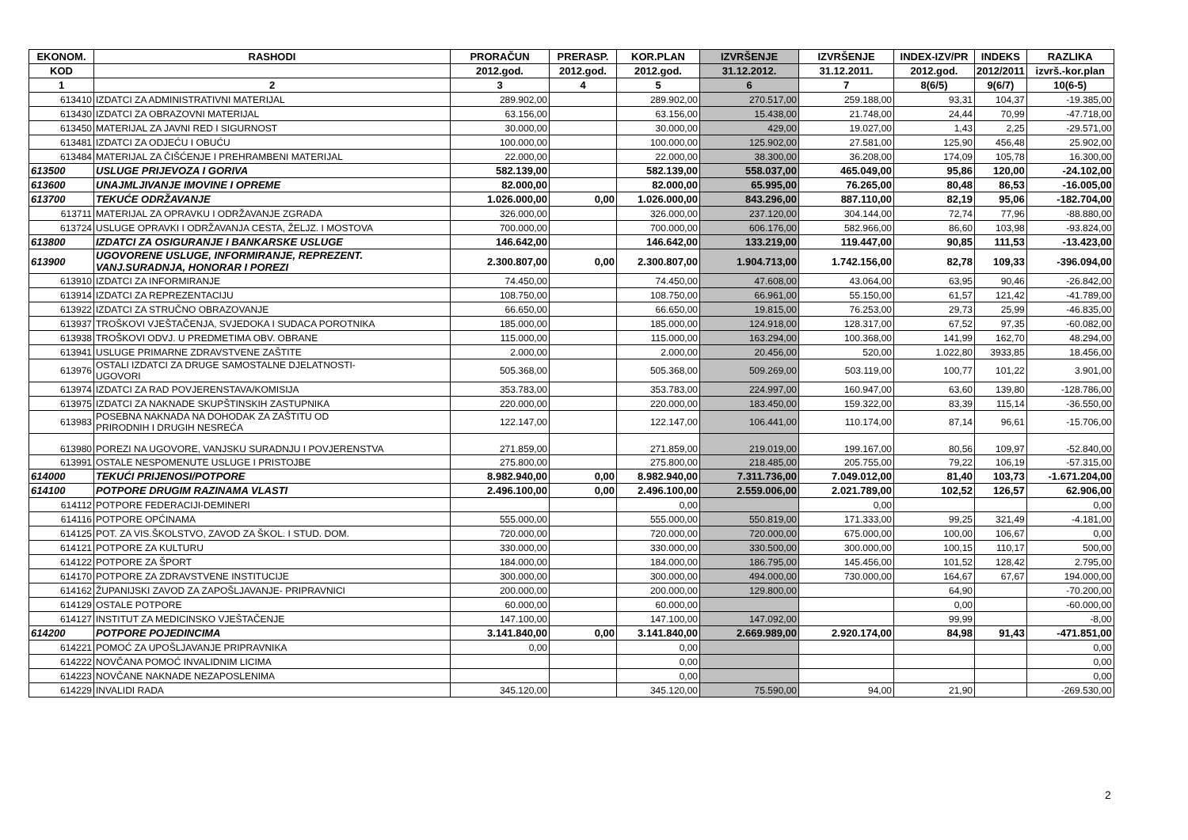| EKONOM. | RASHODI | PRORAČUN | PRERASP. | KOR.PLAN | IZVRŠENJE | IZVRŠENJE | INDEX-IZV/PR | INDEKS | RAZLIKA |
| --- | --- | --- | --- | --- | --- | --- | --- | --- | --- |
| KOD | | 2012.god. | 2012.god. | 2012.god. | 31.12.2012. | 31.12.2011. | 2012.god. | 2012/2011 | izvrš.-kor.plan |
| 1 | 2 | 3 | 4 | 5 | 6 | 7 | 8(6/5) | 9(6/7) | 10(6-5) |
| 613410 | IZDATCI ZA ADMINISTRATIVNI MATERIJAL | 289.902,00 | | 289.902,00 | 270.517,00 | 259.188,00 | 93,31 | 104,37 | -19.385,00 |
| 613430 | IZDATCI ZA OBRAZOVNI MATERIJAL | 63.156,00 | | 63.156,00 | 15.438,00 | 21.748,00 | 24,44 | 70,99 | -47.718,00 |
| 613450 | MATERIJAL ZA JAVNI RED I SIGURNOST | 30.000,00 | | 30.000,00 | 429,00 | 19.027,00 | 1,43 | 2,25 | -29.571,00 |
| 613481 | IZDATCI ZA ODJEĆU I OBUĆU | 100.000,00 | | 100.000,00 | 125.902,00 | 27.581,00 | 125,90 | 456,48 | 25.902,00 |
| 613484 | MATERIJAL ZA ČIŠĆENJE I PREHRAMBENI MATERIJAL | 22.000,00 | | 22.000,00 | 38.300,00 | 36.208,00 | 174,09 | 105,78 | 16.300,00 |
| 613500 | USLUGE PRIJEVOZA I GORIVA | 582.139,00 | | 582.139,00 | 558.037,00 | 465.049,00 | 95,86 | 120,00 | -24.102,00 |
| 613600 | UNAJMLJIVANJE IMOVINE I OPREME | 82.000,00 | | 82.000,00 | 65.995,00 | 76.265,00 | 80,48 | 86,53 | -16.005,00 |
| 613700 | TEKUĆE ODRŽAVANJE | 1.026.000,00 | 0,00 | 1.026.000,00 | 843.296,00 | 887.110,00 | 82,19 | 95,06 | -182.704,00 |
| 613711 | MATERIJAL ZA OPRAVKU I ODRŽAVANJE ZGRADA | 326.000,00 | | 326.000,00 | 237.120,00 | 304.144,00 | 72,74 | 77,96 | -88.880,00 |
| 613724 | USLUGE OPRAVKI I ODRŽAVANJA CESTA, ŽELJZ. I MOSTOVA | 700.000,00 | | 700.000,00 | 606.176,00 | 582.966,00 | 86,60 | 103,98 | -93.824,00 |
| 613800 | IZDATCI ZA OSIGURANJE I BANKARSKE USLUGE | 146.642,00 | | 146.642,00 | 133.219,00 | 119.447,00 | 90,85 | 111,53 | -13.423,00 |
| 613900 | UGOVORENE USLUGE, INFORMIRANJE, REPREZENT. VANJ.SURADNJA, HONORAR I POREZI | 2.300.807,00 | 0,00 | 2.300.807,00 | 1.904.713,00 | 1.742.156,00 | 82,78 | 109,33 | -396.094,00 |
| 613910 | IZDATCI ZA INFORMIRANJE | 74.450,00 | | 74.450,00 | 47.608,00 | 43.064,00 | 63,95 | 90,46 | -26.842,00 |
| 613914 | IZDATCI ZA REPREZENTACIJU | 108.750,00 | | 108.750,00 | 66.961,00 | 55.150,00 | 61,57 | 121,42 | -41.789,00 |
| 613922 | IZDATCI ZA STRUČNO OBRAZOVANJE | 66.650,00 | | 66.650,00 | 19.815,00 | 76.253,00 | 29,73 | 25,99 | -46.835,00 |
| 613937 | TROŠKOVI VJEŠTAČENJA, SVJEDOKA I SUDACA POROTNIKA | 185.000,00 | | 185.000,00 | 124.918,00 | 128.317,00 | 67,52 | 97,35 | -60.082,00 |
| 613938 | TROŠKOVI ODVJ. U PREDMETIMA OBV. OBRANE | 115.000,00 | | 115.000,00 | 163.294,00 | 100.368,00 | 141,99 | 162,70 | 48.294,00 |
| 613941 | USLUGE PRIMARNE ZDRAVSTVENE ZAŠTITE | 2.000,00 | | 2.000,00 | 20.456,00 | 520,00 | 1.022,80 | 3933,85 | 18.456,00 |
| 613976 | OSTALI IZDATCI ZA DRUGE SAMOSTALNE DJELATNOSTI- UGOVORI | 505.368,00 | | 505.368,00 | 509.269,00 | 503.119,00 | 100,77 | 101,22 | 3.901,00 |
| 613974 | IZDATCI ZA RAD POVJERENSTAVA/KOMISIJA | 353.783,00 | | 353.783,00 | 224.997,00 | 160.947,00 | 63,60 | 139,80 | -128.786,00 |
| 613975 | IZDATCI ZA NAKNADE SKUPŠTINSKIH ZASTUPNIKA | 220.000,00 | | 220.000,00 | 183.450,00 | 159.322,00 | 83,39 | 115,14 | -36.550,00 |
| 613983 | POSEBNA NAKNADA NA DOHODAK ZA ZAŠTITU OD PRIRODNIH I DRUGIH NESREĆA | 122.147,00 | | 122.147,00 | 106.441,00 | 110.174,00 | 87,14 | 96,61 | -15.706,00 |
| 613980 | POREZI NA UGOVORE, VANJSKU SURADNJU I POVJERENSTVA | 271.859,00 | | 271.859,00 | 219.019,00 | 199.167,00 | 80,56 | 109,97 | -52.840,00 |
| 613991 | OSTALE NESPOMENUTE USLUGE I PRISTOJBE | 275.800,00 | | 275.800,00 | 218.485,00 | 205.755,00 | 79,22 | 106,19 | -57.315,00 |
| 614000 | TEKUĆI PRIJENOSI/POTPORE | 8.982.940,00 | 0,00 | 8.982.940,00 | 7.311.736,00 | 7.049.012,00 | 81,40 | 103,73 | -1.671.204,00 |
| 614100 | POTPORE DRUGIM RAZINAMA VLASTI | 2.496.100,00 | 0,00 | 2.496.100,00 | 2.559.006,00 | 2.021.789,00 | 102,52 | 126,57 | 62.906,00 |
| 614112 | POTPORE FEDERACIJI-DEMINERI | | | 0,00 | | 0,00 | | | 0,00 |
| 614116 | POTPORE OPĆINAMA | 555.000,00 | | 555.000,00 | 550.819,00 | 171.333,00 | 99,25 | 321,49 | -4.181,00 |
| 614125 | POT. ZA VIS.ŠKOLSTVO, ZAVOD ZA ŠKOL. I STUD. DOM. | 720.000,00 | | 720.000,00 | 720.000,00 | 675.000,00 | 100,00 | 106,67 | 0,00 |
| 614121 | POTPORE ZA KULTURU | 330.000,00 | | 330.000,00 | 330.500,00 | 300.000,00 | 100,15 | 110,17 | 500,00 |
| 614122 | POTPORE ZA ŠPORT | 184.000,00 | | 184.000,00 | 186.795,00 | 145.456,00 | 101,52 | 128,42 | 2.795,00 |
| 614170 | POTPORE ZA ZDRAVSTVENE INSTITUCIJE | 300.000,00 | | 300.000,00 | 494.000,00 | 730.000,00 | 164,67 | 67,67 | 194.000,00 |
| 614162 | ŽUPANIJSKI ZAVOD ZA ZAPOŠLJAVANJE- PRIPRAVNICI | 200.000,00 | | 200.000,00 | 129.800,00 | | 64,90 | | -70.200,00 |
| 614129 | OSTALE POTPORE | 60.000,00 | | 60.000,00 | | | 0,00 | | -60.000,00 |
| 614127 | INSTITUT ZA MEDICINSKO VJEŠTAČENJE | 147.100,00 | | 147.100,00 | 147.092,00 | | 99,99 | | -8,00 |
| 614200 | POTPORE POJEDINCIMA | 3.141.840,00 | 0,00 | 3.141.840,00 | 2.669.989,00 | 2.920.174,00 | 84,98 | 91,43 | -471.851,00 |
| 614221 | POMOĆ ZA UPOŠLJAVANJE PRIPRAVNIKA | 0,00 | | 0,00 | | | | | 0,00 |
| 614222 | NOVČANA POMOĆ INVALIDNIM LICIMA | | | 0,00 | | | | | 0,00 |
| 614223 | NOVČANE NAKNADE NEZAPOSLENIMA | | | 0,00 | | | | | 0,00 |
| 614229 | INVALIDI RADA | 345.120,00 | | 345.120,00 | 75.590,00 | 94,00 | 21,90 | | -269.530,00 |
2